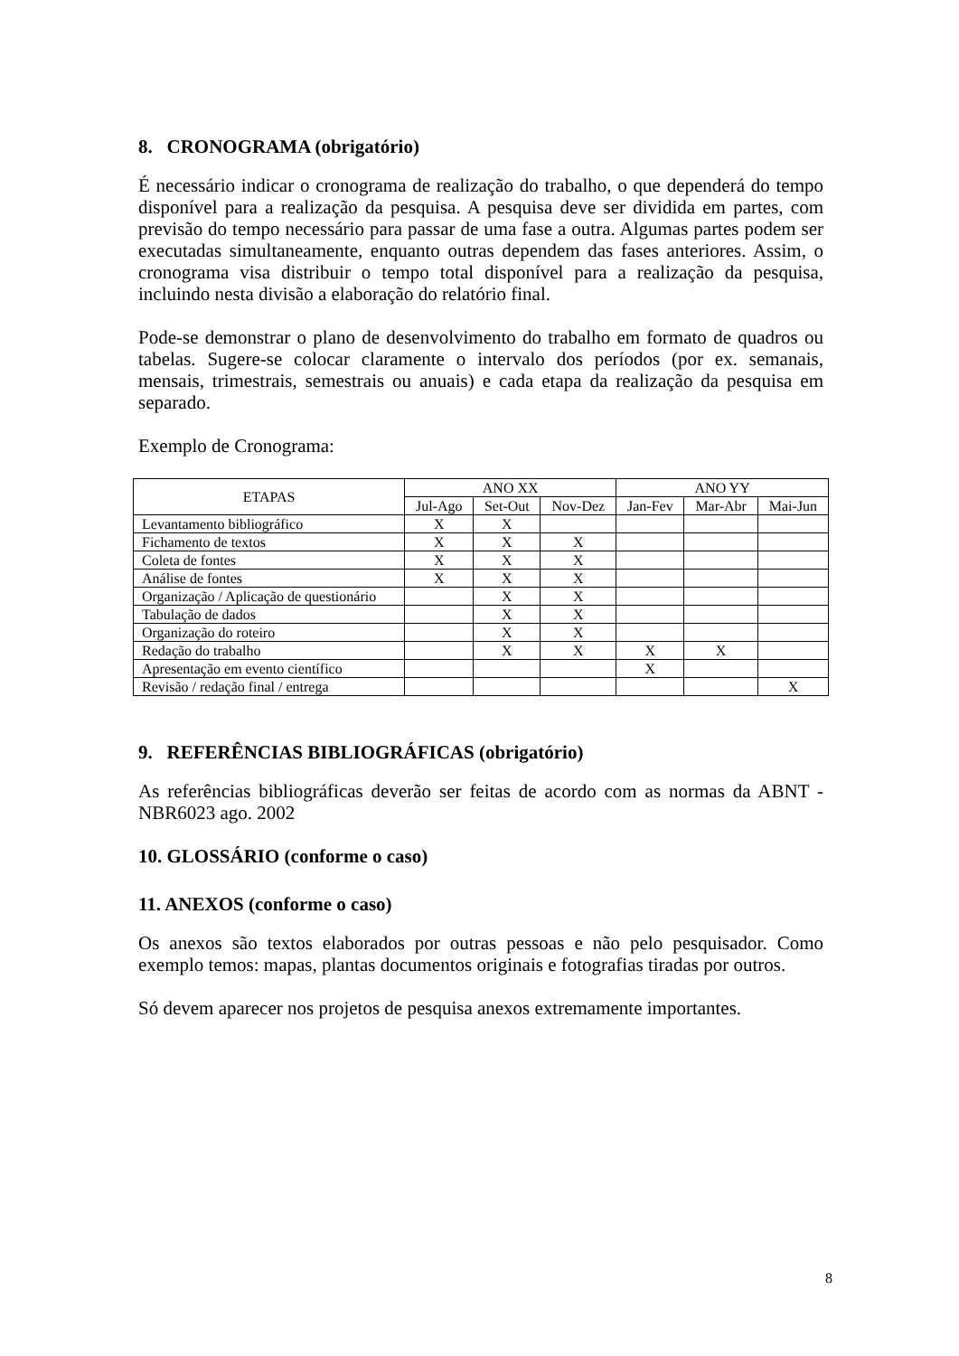8. CRONOGRAMA (obrigatório)
É necessário indicar o cronograma de realização do trabalho, o que dependerá do tempo disponível para a realização da pesquisa. A pesquisa deve ser dividida em partes, com previsão do tempo necessário para passar de uma fase a outra. Algumas partes podem ser executadas simultaneamente, enquanto outras dependem das fases anteriores. Assim, o cronograma visa distribuir o tempo total disponível para a realização da pesquisa, incluindo nesta divisão a elaboração do relatório final.
Pode-se demonstrar o plano de desenvolvimento do trabalho em formato de quadros ou tabelas. Sugere-se colocar claramente o intervalo dos períodos (por ex. semanais, mensais, trimestrais, semestrais ou anuais) e cada etapa da realização da pesquisa em separado.
Exemplo de Cronograma:
| ETAPAS | ANO XX | | | ANO YY | | |
| --- | --- | --- | --- | --- | --- | --- |
| | Jul-Ago | Set-Out | Nov-Dez | Jan-Fev | Mar-Abr | Mai-Jun |
| Levantamento bibliográfico | X | X | | | | |
| Fichamento de textos | X | X | X | | | |
| Coleta de fontes | X | X | X | | | |
| Análise de fontes | X | X | X | | | |
| Organização / Aplicação de questionário | | X | X | | | |
| Tabulação de dados | | X | X | | | |
| Organização do roteiro | | X | X | | | |
| Redação do trabalho | | X | X | X | X | |
| Apresentação em evento científico | | | | X | | |
| Revisão / redação final / entrega | | | | | | X |
9. REFERÊNCIAS BIBLIOGRÁFICAS (obrigatório)
As referências bibliográficas deverão ser feitas de acordo com as normas da ABNT - NBR6023 ago. 2002
10. GLOSSÁRIO (conforme o caso)
11. ANEXOS (conforme o caso)
Os anexos são textos elaborados por outras pessoas e não pelo pesquisador. Como exemplo temos: mapas, plantas documentos originais e fotografias tiradas por outros.
Só devem aparecer nos projetos de pesquisa anexos extremamente importantes.
8